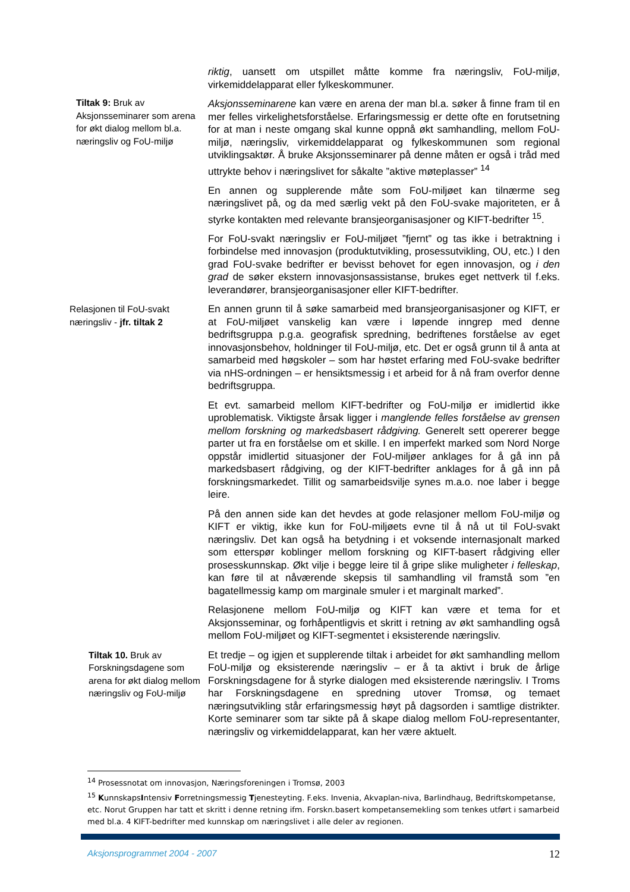riktig, uansett om utspillet måtte komme fra næringsliv, FoU-miljø, virkemiddelapparat eller fylkeskommuner.
Tiltak 9: Bruk av Aksjonsseminarer som arena for økt dialog mellom bl.a. næringsliv og FoU-miljø
Aksjonsseminarene kan være en arena der man bl.a. søker å finne fram til en mer felles virkelighetsforståelse. Erfaringsmessig er dette ofte en forutsetning for at man i neste omgang skal kunne oppnå økt samhandling, mellom FoU-miljø, næringsliv, virkemiddelapparat og fylkeskommunen som regional utviklingsaktør. Å bruke Aksjonsseminarer på denne måten er også i tråd med uttrykte behov i næringslivet for såkalte ”aktive møteplasser” <sup>14</sup>
En annen og supplerende måte som FoU-miljøet kan tilnærme seg næringslivet på, og da med særlig vekt på den FoU-svake majoriteten, er å styrke kontakten med relevante bransjeorganisasjoner og KIFT-bedrifter <sup>15</sup>.
For FoU-svakt næringsliv er FoU-miljøet ”fjernt” og tas ikke i betraktning i forbindelse med innovasjon (produktutvikling, prosessutvikling, OU, etc.) I den grad FoU-svake bedrifter er bevisst behovet for egen innovasjon, og i den grad de søker ekstern innovasjonsassistanse, brukes eget nettverk til f.eks. leverandører, bransjeorganisasjoner eller KIFT-bedrifter.
Relasjonen til FoU-svakt næringsliv - jfr. tiltak 2
En annen grunn til å søke samarbeid med bransjeorganisasjoner og KIFT, er at FoU-miljøet vanskelig kan være i løpende inngrep med denne bedriftsgruppa p.g.a. geografisk spredning, bedriftenes forståelse av eget innovasjonsbehov, holdninger til FoU-miljø, etc. Det er også grunn til å anta at samarbeid med høgskoler – som har høstet erfaring med FoU-svake bedrifter via nHS-ordningen – er hensiktsmessig i et arbeid for å nå fram overfor denne bedriftsgruppa.
Et evt. samarbeid mellom KIFT-bedrifter og FoU-miljø er imidlertid ikke uproblematisk. Viktigste årsak ligger i manglende felles forståelse av grensen mellom forskning og markedsbasert rådgiving. Generelt sett opererer begge parter ut fra en forståelse om et skille. I en imperfekt marked som Nord Norge oppstår imidlertid situasjoner der FoU-miljøer anklages for å gå inn på markedsbasert rådgiving, og der KIFT-bedrifter anklages for å gå inn på forskningsmarkedet. Tillit og samarbeidsvilje synes m.a.o. noe laber i begge leire.
På den annen side kan det hevdes at gode relasjoner mellom FoU-miljø og KIFT er viktig, ikke kun for FoU-miljøets evne til å nå ut til FoU-svakt næringsliv. Det kan også ha betydning i et voksende internasjonalt marked som etterspør koblinger mellom forskning og KIFT-basert rådgiving eller prosesskunnskap. Økt vilje i begge leire til å gripe slike muligheter i felleskap, kan føre til at nåværende skepsis til samhandling vil framstå som ”en bagatellmessig kamp om marginale smuler i et marginalt marked”.
Relasjonene mellom FoU-miljø og KIFT kan være et tema for et Aksjonsseminar, og forhåpentligvis et skritt i retning av økt samhandling også mellom FoU-miljøet og KIFT-segmentet i eksisterende næringsliv.
Tiltak 10. Bruk av Forskningsdagene som arena for økt dialog mellom næringsliv og FoU-miljø
Et tredje – og igjen et supplerende tiltak i arbeidet for økt samhandling mellom FoU-miljø og eksisterende næringsliv – er å ta aktivt i bruk de årlige Forskningsdagene for å styrke dialogen med eksisterende næringsliv. I Troms har Forskningsdagene en spredning utover Tromsø, og temaet næringsutvikling står erfaringsmessig høyt på dagsorden i samtlige distrikter. Korte seminarer som tar sikte på å skape dialog mellom FoU-representanter, næringsliv og virkemiddelapparat, kan her være aktuelt.
<sup>14</sup> Prosessnotat om innovasjon, Næringsforeningen i Tromsø, 2003
<sup>15</sup> KunnskapsIntensiv Forretningsmessig Tjenesteyting. F.eks. Invenia, Akvaplan-niva, Barlindhaug, Bedriftskompetanse, etc. Norut Gruppen har tatt et skritt i denne retning ifm. Forskn.basert kompetansemekling som tenkes utført i samarbeid med bl.a. 4 KIFT-bedrifter med kunnskap om næringslivet i alle deler av regionen.
Aksjonsprogrammet 2004 - 2007 12